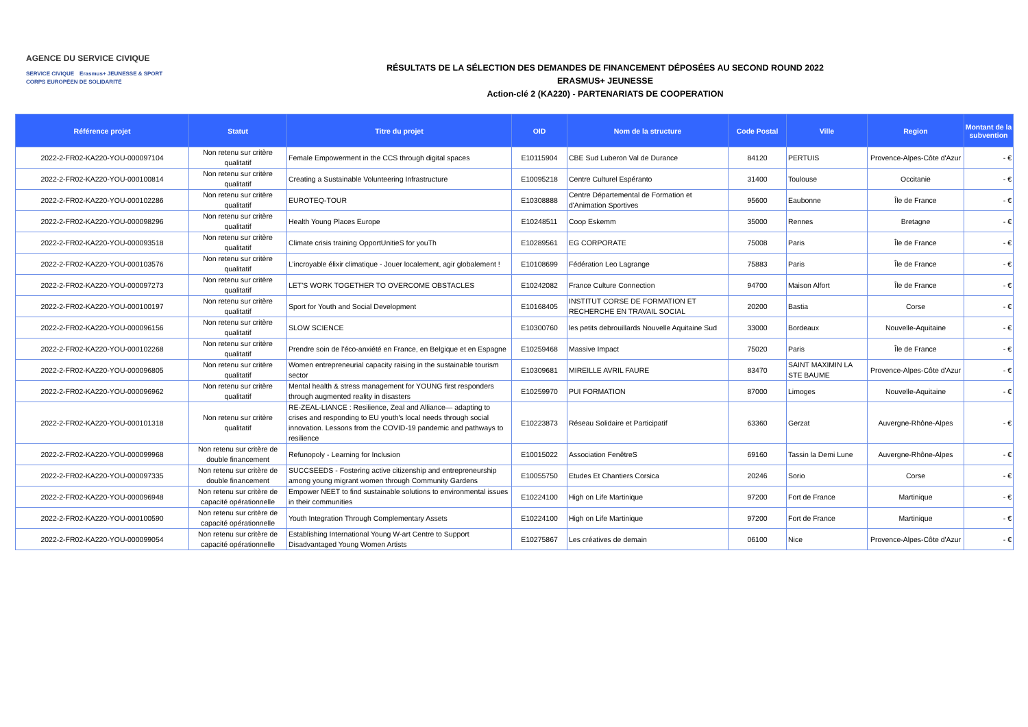AGENCE DU SERVICE CIVIQUE
SERVICE CIVIQUE Erasmus+ JEUNESSE & SPORT CORPS EUROPÉEN DE SOLIDARITÉ
RÉSULTATS DE LA SÉLECTION DES DEMANDES DE FINANCEMENT DÉPOSÉES AU SECOND ROUND 2022
ERASMUS+ JEUNESSE
Action-clé 2 (KA220) - PARTENARIATS DE COOPERATION
| Référence projet | Statut | Titre du projet | OID | Nom de la structure | Code Postal | Ville | Region | Montant de la subvention |
| --- | --- | --- | --- | --- | --- | --- | --- | --- |
| 2022-2-FR02-KA220-YOU-000097104 | Non retenu sur critère qualitatif | Female Empowerment in the CCS through digital spaces | E10115904 | CBE Sud Luberon Val de Durance | 84120 | PERTUIS | Provence-Alpes-Côte d'Azur | - € |
| 2022-2-FR02-KA220-YOU-000100814 | Non retenu sur critère qualitatif | Creating a Sustainable Volunteering Infrastructure | E10095218 | Centre Culturel Espéranto | 31400 | Toulouse | Occitanie | - € |
| 2022-2-FR02-KA220-YOU-000102286 | Non retenu sur critère qualitatif | EUROTEQ-TOUR | E10308888 | Centre Départemental de Formation et d'Animation Sportives | 95600 | Eaubonne | Île de France | - € |
| 2022-2-FR02-KA220-YOU-000098296 | Non retenu sur critère qualitatif | Health Young Places Europe | E10248511 | Coop Eskemm | 35000 | Rennes | Bretagne | - € |
| 2022-2-FR02-KA220-YOU-000093518 | Non retenu sur critère qualitatif | Climate crisis training OpportUnitieS for youTh | E10289561 | EG CORPORATE | 75008 | Paris | Île de France | - € |
| 2022-2-FR02-KA220-YOU-000103576 | Non retenu sur critère qualitatif | L’incroyable élixir climatique - Jouer localement, agir globalement ! | E10108699 | Fédération Leo Lagrange | 75883 | Paris | Île de France | - € |
| 2022-2-FR02-KA220-YOU-000097273 | Non retenu sur critère qualitatif | LET'S WORK TOGETHER TO OVERCOME OBSTACLES | E10242082 | France Culture Connection | 94700 | Maison Alfort | Île de France | - € |
| 2022-2-FR02-KA220-YOU-000100197 | Non retenu sur critère qualitatif | Sport for Youth and Social Development | E10168405 | INSTITUT CORSE DE FORMATION ET RECHERCHE EN TRAVAIL SOCIAL | 20200 | Bastia | Corse | - € |
| 2022-2-FR02-KA220-YOU-000096156 | Non retenu sur critère qualitatif | SLOW SCIENCE | E10300760 | les petits debrouillards Nouvelle Aquitaine Sud | 33000 | Bordeaux | Nouvelle-Aquitaine | - € |
| 2022-2-FR02-KA220-YOU-000102268 | Non retenu sur critère qualitatif | Prendre soin de l'éco-anxiété en France, en Belgique et en Espagne | E10259468 | Massive Impact | 75020 | Paris | Île de France | - € |
| 2022-2-FR02-KA220-YOU-000096805 | Non retenu sur critère qualitatif | Women entrepreneurial capacity raising in the sustainable tourism sector | E10309681 | MIREILLE AVRIL FAURE | 83470 | SAINT MAXIMIN LA STE BAUME | Provence-Alpes-Côte d'Azur | - € |
| 2022-2-FR02-KA220-YOU-000096962 | Non retenu sur critère qualitatif | Mental health & stress management for YOUNG first responders through augmented reality in disasters | E10259970 | PUI FORMATION | 87000 | Limoges | Nouvelle-Aquitaine | - € |
| 2022-2-FR02-KA220-YOU-000101318 | Non retenu sur critère qualitatif | RE-ZEAL-LIANCE : Resilience, Zeal and Alliance— adapting to crises and responding to EU youth's local needs through social innovation. Lessons from the COVID-19 pandemic and pathways to resilience | E10223873 | Réseau Solidaire et Participatif | 63360 | Gerzat | Auvergne-Rhône-Alpes | - € |
| 2022-2-FR02-KA220-YOU-000099968 | Non retenu sur critère de double financement | Refunopoly - Learning for Inclusion | E10015022 | Association FenêtreS | 69160 | Tassin la Demi Lune | Auvergne-Rhône-Alpes | - € |
| 2022-2-FR02-KA220-YOU-000097335 | Non retenu sur critère de double financement | SUCCSEEDS - Fostering active citizenship and entrepreneurship among young migrant women through Community Gardens | E10055750 | Etudes Et Chantiers Corsica | 20246 | Sorio | Corse | - € |
| 2022-2-FR02-KA220-YOU-000096948 | Non retenu sur critère de capacité opérationnelle | Empower NEET to find sustainable solutions to environmental issues in their communities | E10224100 | High on Life Martinique | 97200 | Fort de France | Martinique | - € |
| 2022-2-FR02-KA220-YOU-000100590 | Non retenu sur critère de capacité opérationnelle | Youth Integration Through Complementary Assets | E10224100 | High on Life Martinique | 97200 | Fort de France | Martinique | - € |
| 2022-2-FR02-KA220-YOU-000099054 | Non retenu sur critère de capacité opérationnelle | Establishing International Young W-art Centre to Support Disadvantaged Young Women Artists | E10275867 | Les créatives de demain | 06100 | Nice | Provence-Alpes-Côte d'Azur | - € |